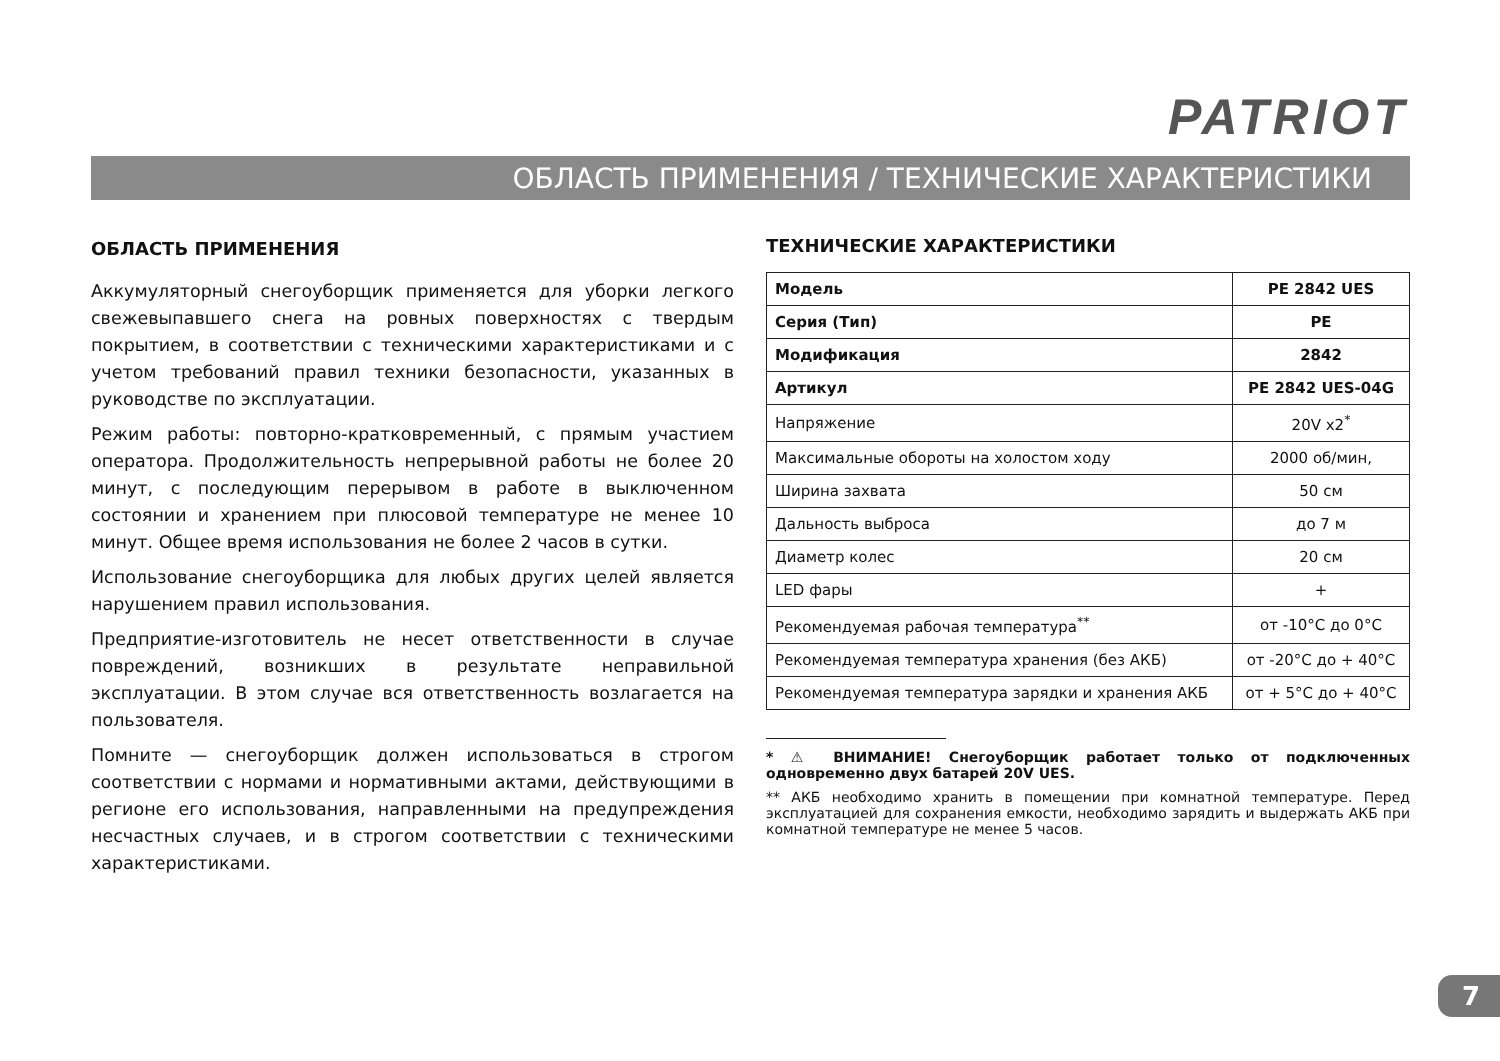PATRIOT
ОБЛАСТЬ ПРИМЕНЕНИЯ / ТЕХНИЧЕСКИЕ ХАРАКТЕРИСТИКИ
ОБЛАСТЬ ПРИМЕНЕНИЯ
Аккумуляторный снегоуборщик применяется для уборки легкого свежевыпавшего снега на ровных поверхностях с твердым покрытием, в соответствии с техническими характеристиками и с учетом требований правил техники безопасности, указанных в руководстве по эксплуатации.
Режим работы: повторно-кратковременный, с прямым участием оператора. Продолжительность непрерывной работы не более 20 минут, с последующим перерывом в работе в выключенном состоянии и хранением при плюсовой температуре не менее 10 минут. Общее время использования не более 2 часов в сутки.
Использование снегоуборщика для любых других целей является нарушением правил использования.
Предприятие-изготовитель не несет ответственности в случае повреждений, возникших в результате неправильной эксплуатации. В этом случае вся ответственность возлагается на пользователя.
Помните — снегоуборщик должен использоваться в строгом соответствии с нормами и нормативными актами, действующими в регионе его использования, направленными на предупреждения несчастных случаев, и в строгом соответствии с техническими характеристиками.
ТЕХНИЧЕСКИЕ ХАРАКТЕРИСТИКИ
| Модель | PE 2842 UES |
| Серия (Тип) | PE |
| Модификация | 2842 |
| Артикул | PE 2842 UES-04G |
| Напряжение | 20V x2<sup>*</sup> |
| Максимальные обороты на холостом ходу | 2000 об/мин, |
| Ширина захвата | 50 см |
| Дальность выброса | до 7 м |
| Диаметр колес | 20 см |
| LED фары | + |
| Рекомендуемая рабочая температура<sup>**</sup> | от -10°С до 0°С |
| Рекомендуемая температура хранения (без АКБ) | от -20°С до + 40°С |
| Рекомендуемая температура зарядки и хранения АКБ | от + 5°С до + 40°С |
* ⚠ ВНИМАНИЕ! Снегоуборщик работает только от подключенных одновременно двух батарей 20V UES.
** АКБ необходимо хранить в помещении при комнатной температуре. Перед эксплуатацией для сохранения емкости, необходимо зарядить и выдержать АКБ при комнатной температуре не менее 5 часов.
7